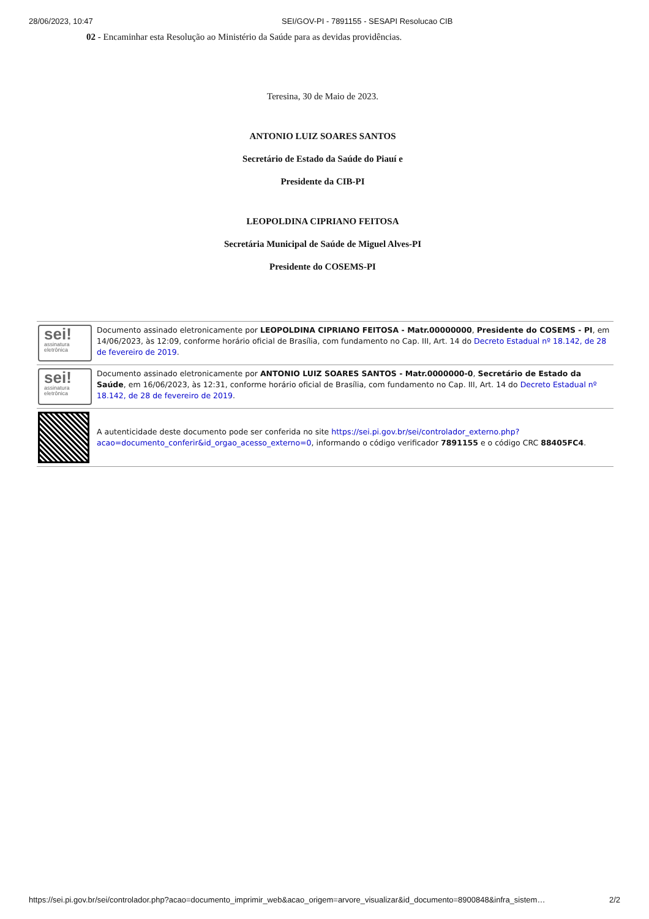28/06/2023, 10:47 SEI/GOV-PI - 7891155 - SESAPI Resolucao CIB
02 - Encaminhar esta Resolução ao Ministério da Saúde para as devidas providências.
Teresina, 30 de Maio de 2023.
ANTONIO LUIZ SOARES SANTOS
Secretário de Estado da Saúde do Piauí e
Presidente da CIB-PI
LEOPOLDINA CIPRIANO FEITOSA
Secretária Municipal de Saúde de Miguel Alves-PI
Presidente do COSEMS-PI
| sei! assinatura eletrônica | Documento assinado eletronicamente por LEOPOLDINA CIPRIANO FEITOSA - Matr.00000000 , Presidente do COSEMS - PI , em 14/06/2023, às 12:09, conforme horário oficial de Brasília, com fundamento no Cap. III, Art. 14 do Decreto Estadual nº 18.142, de 28 de fevereiro de 2019 . |
| sei! assinatura eletrônica | Documento assinado eletronicamente por ANTONIO LUIZ SOARES SANTOS - Matr.0000000-0 , Secretário de Estado da Saúde , em 16/06/2023, às 12:31, conforme horário oficial de Brasília, com fundamento no Cap. III, Art. 14 do Decreto Estadual nº 18.142, de 28 de fevereiro de 2019 . |
| | A autenticidade deste documento pode ser conferida no site https://sei.pi.gov.br/sei/controlador_externo.php?acao=documento_conferir&id_orgao_acesso_externo=0 , informando o código verificador 7891155 e o código CRC 88405FC4 . |
https://sei.pi.gov.br/sei/controlador.php?acao=documento_imprimir_web&acao_origem=arvore_visualizar&id_documento=8900848&infra_sistem… 2/2